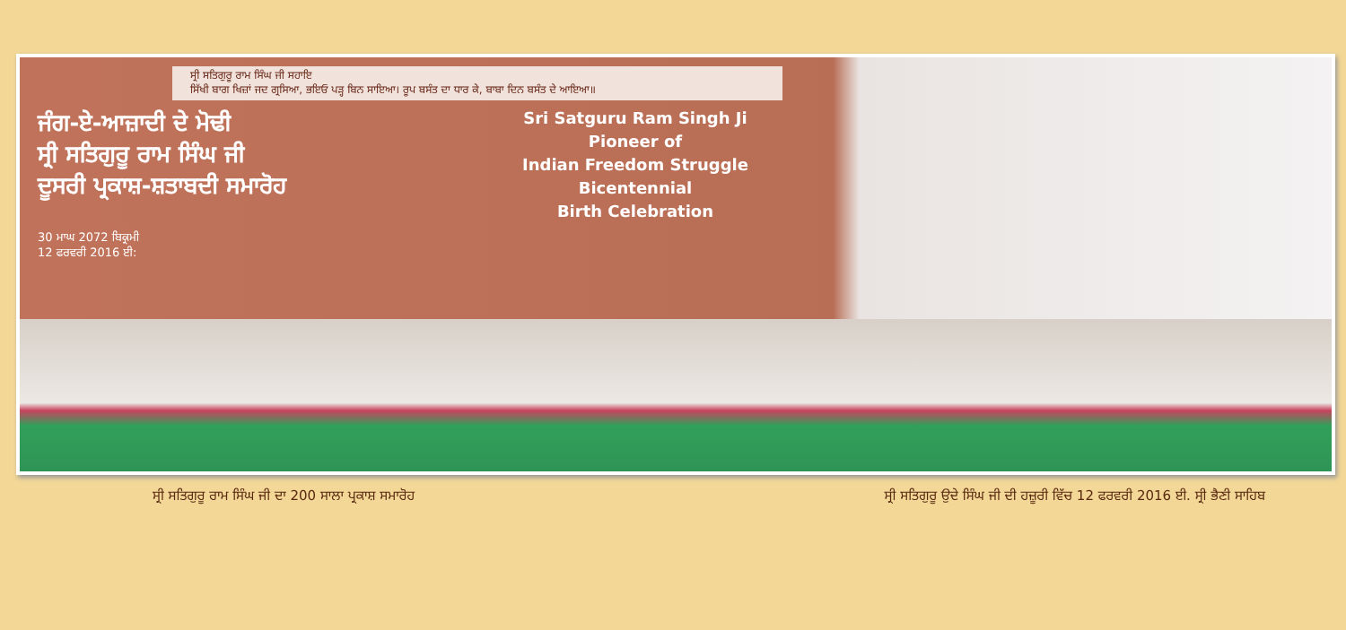ਸ੍ਰੀ ਸਤਿਗੁਰੂ ਰਾਮ ਸਿੰਘ ਜੀ ਸਹਾਇ
ਸਿੱਖੀ ਬਾਗ ਖਿਜ਼ਾਂ ਜਦ ਗ੍ਰਸਿਆ, ਭਇਓ ਪੜ੍ਹ ਬਿਨ ਸਾਇਆ। ਰੂਪ ਬਸੰਤ ਦਾ ਧਾਰ ਕੇ, ਬਾਬਾ ਦਿਨ ਬਸੰਤ ਦੇ ਆਇਆ॥
ਜੰਗ-ਏ-ਆਜ਼ਾਦੀ ਦੇ ਮੋਢੀ
ਸ੍ਰੀ ਸਤਿਗੁਰੂ ਰਾਮ ਸਿੰਘ ਜੀ
ਦੂਸਰੀ ਪ੍ਰਕਾਸ਼-ਸ਼ਤਾਬਦੀ ਸਮਾਰੋਹ
30 ਮਾਘ 2072 ਬਿਕ੍ਰਮੀ
12 ਫਰਵਰੀ 2016 ਈ:
Sri Satguru Ram Singh Ji
Pioneer of
Indian Freedom Struggle
Bicentennial
Birth Celebration
ਸ੍ਰੀ ਸਤਿਗੁਰੂ ਰਾਮ ਸਿੰਘ ਜੀ ਦਾ 200 ਸਾਲਾ ਪ੍ਰਕਾਸ਼ ਸਮਾਰੋਹ ਸ੍ਰੀ ਸਤਿਗੁਰੂ ਉਦੇ ਸਿੰਘ ਜੀ ਦੀ ਹਜ਼ੂਰੀ ਵਿੱਚ 12 ਫਰਵਰੀ 2016 ਈ. ਸ੍ਰੀ ਭੈਣੀ ਸਾਹਿਬ